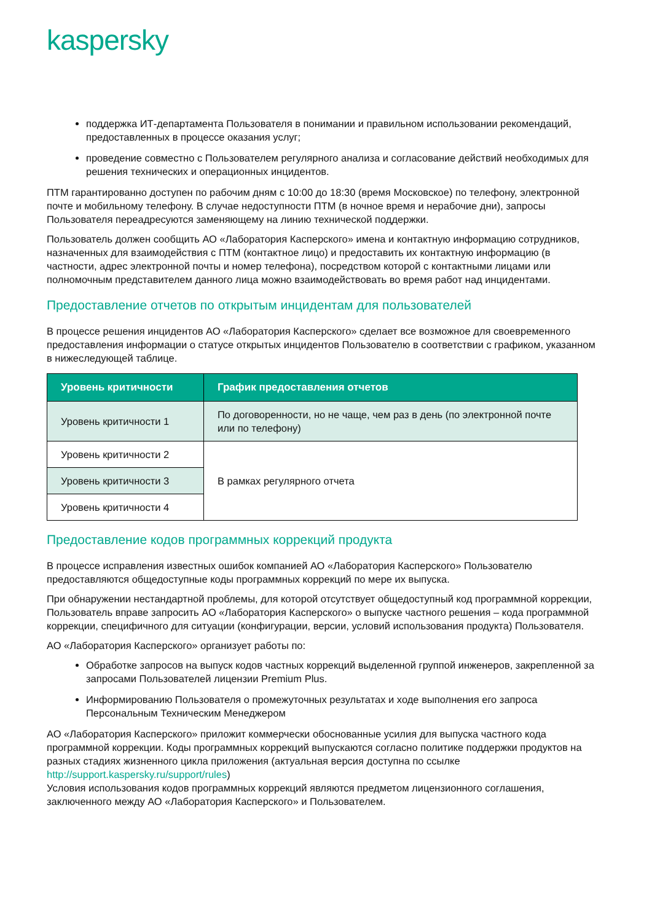kaspersky
поддержка ИТ-департамента Пользователя в понимании и правильном использовании рекомендаций, предоставленных в процессе оказания услуг;
проведение совместно с Пользователем регулярного анализа и согласование действий необходимых для решения технических и операционных инцидентов.
ПТМ гарантированно доступен по рабочим дням с 10:00 до 18:30 (время Московское) по телефону, электронной почте и мобильному телефону. В случае недоступности ПТМ (в ночное время и нерабочие дни), запросы Пользователя переадресуются заменяющему на линию технической поддержки.
Пользователь должен сообщить АО «Лаборатория Касперского» имена и контактную информацию сотрудников, назначенных для взаимодействия с ПТМ (контактное лицо) и предоставить их контактную информацию (в частности, адрес электронной почты и номер телефона), посредством которой с контактными лицами или полномочным представителем данного лица можно взаимодействовать во время работ над инцидентами.
Предоставление отчетов по открытым инцидентам для пользователей
В процессе решения инцидентов АО «Лаборатория Касперского» сделает все возможное для своевременного предоставления информации о статусе открытых инцидентов Пользователю в соответствии с графиком, указанном в нижеследующей таблице.
| Уровень критичности | График предоставления отчетов |
| --- | --- |
| Уровень критичности 1 | По договоренности, но не чаще, чем раз в день (по электронной почте или по телефону) |
| Уровень критичности 2 | В рамках регулярного отчета |
| Уровень критичности 3 | |
| Уровень критичности 4 | |
Предоставление кодов программных коррекций продукта
В процессе исправления известных ошибок компанией АО «Лаборатория Касперского» Пользователю предоставляются общедоступные коды программных коррекций по мере их выпуска.
При обнаружении нестандартной проблемы, для которой отсутствует общедоступный код программной коррекции, Пользователь вправе запросить АО «Лаборатория Касперского» о выпуске частного решения – кода программной коррекции, специфичного для ситуации (конфигурации, версии, условий использования продукта) Пользователя.
АО «Лаборатория Касперского» организует работы по:
Обработке запросов на выпуск кодов частных коррекций выделенной группой инженеров, закрепленной за запросами Пользователей лицензии Premium Plus.
Информированию Пользователя о промежуточных результатах и ходе выполнения его запроса Персональным Техническим Менеджером
АО «Лаборатория Касперского» приложит коммерчески обоснованные усилия для выпуска частного кода программной коррекции. Коды программных коррекций выпускаются согласно политике поддержки продуктов на разных стадиях жизненного цикла приложения (актуальная версия доступна по ссылке http://support.kaspersky.ru/support/rules)
Условия использования кодов программных коррекций являются предметом лицензионного соглашения, заключенного между АО «Лаборатория Касперского» и Пользователем.